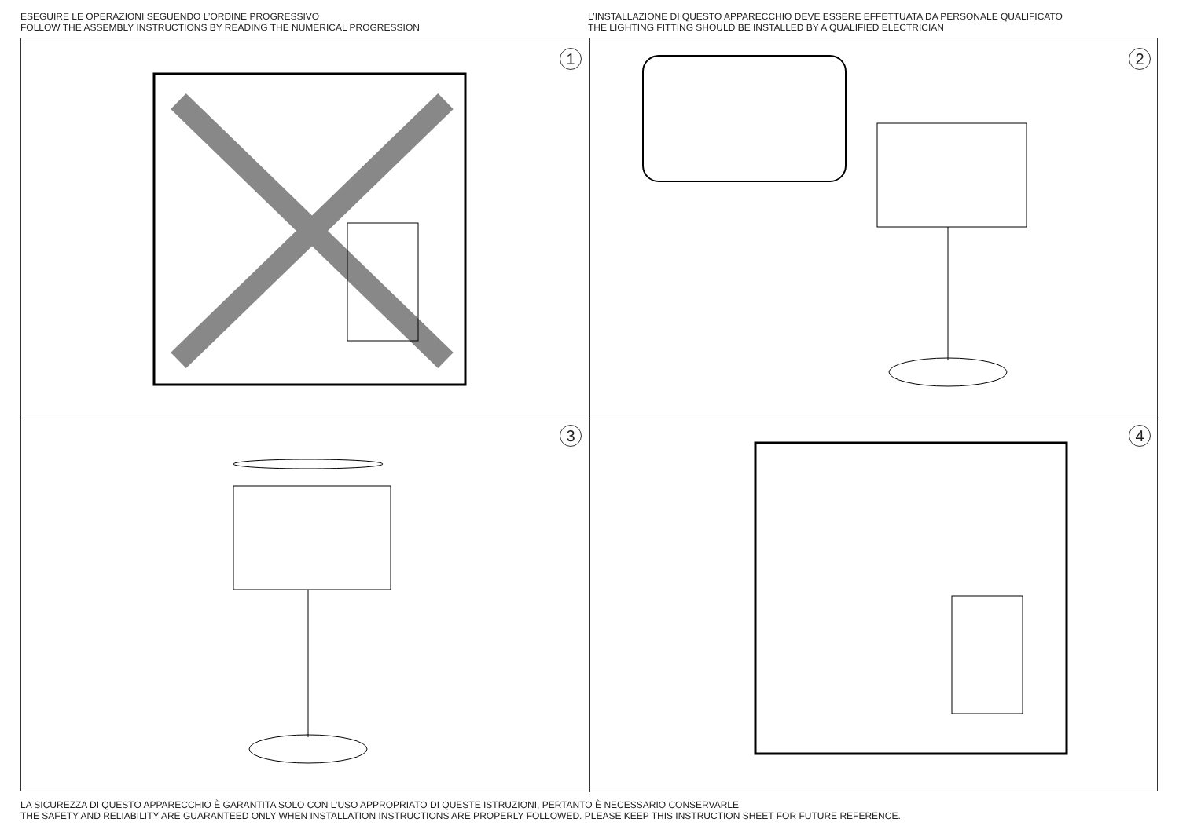ESEGUIRE LE OPERAZIONI SEGUENDO L’ORDINE PROGRESSIVO
FOLLOW THE ASSEMBLY INSTRUCTIONS BY READING THE NUMERICAL PROGRESSION
L’INSTALLAZIONE DI QUESTO APPARECCHIO DEVE ESSERE EFFETTUATA DA PERSONALE QUALIFICATO
THE LIGHTING FITTING SHOULD BE INSTALLED BY A QUALIFIED ELECTRICIAN
1
2
3
4
LA SICUREZZA DI QUESTO APPARECCHIO È GARANTITA SOLO CON L’USO APPROPRIATO DI QUESTE ISTRUZIONI, PERTANTO È NECESSARIO CONSERVARLE
THE SAFETY AND RELIABILITY ARE GUARANTEED ONLY WHEN INSTALLATION INSTRUCTIONS ARE PROPERLY FOLLOWED. PLEASE KEEP THIS INSTRUCTION SHEET FOR FUTURE REFERENCE.